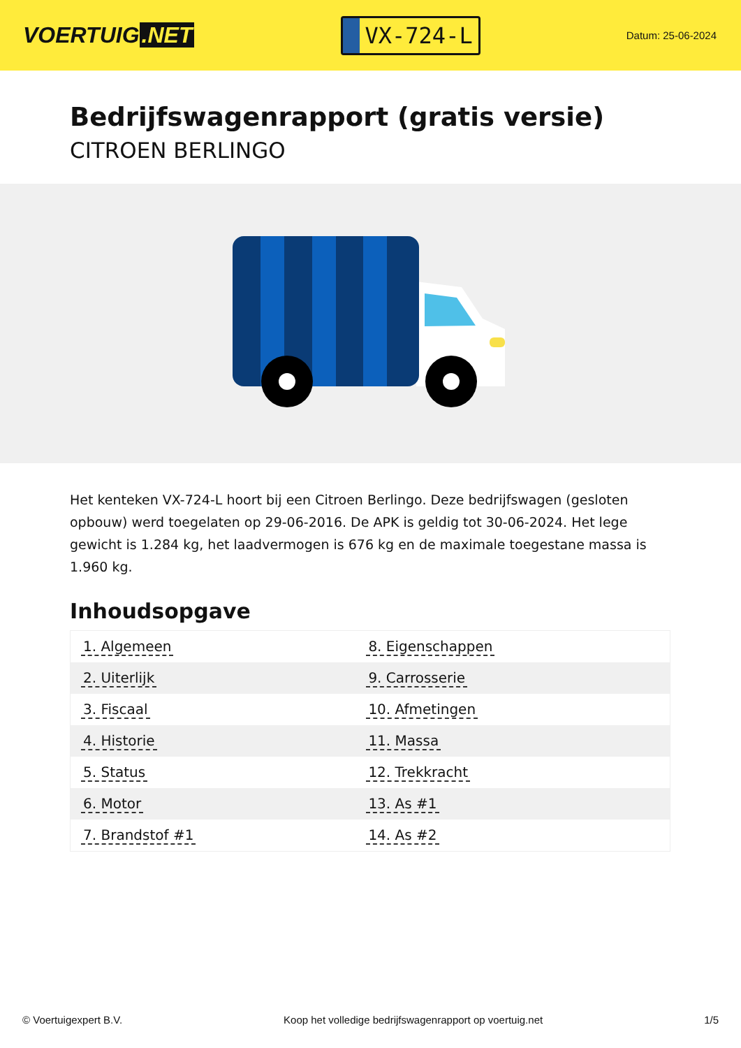VOERTUIG.NET
VX-724-L
Datum: 25-06-2024
Bedrijfswagenrapport (gratis versie)
CITROEN BERLINGO
Het kenteken VX-724-L hoort bij een Citroen Berlingo. Deze bedrijfswagen (gesloten opbouw) werd toegelaten op 29-06-2016. De APK is geldig tot 30-06-2024. Het lege gewicht is 1.284 kg, het laadvermogen is 676 kg en de maximale toegestane massa is 1.960 kg.
Inhoudsopgave
| 1. Algemeen | 8. Eigenschappen |
| 2. Uiterlijk | 9. Carrosserie |
| 3. Fiscaal | 10. Afmetingen |
| 4. Historie | 11. Massa |
| 5. Status | 12. Trekkracht |
| 6. Motor | 13. As #1 |
| 7. Brandstof #1 | 14. As #2 |
© Voertuigexpert B.V. Koop het volledige bedrijfswagenrapport op voertuig.net
1/5